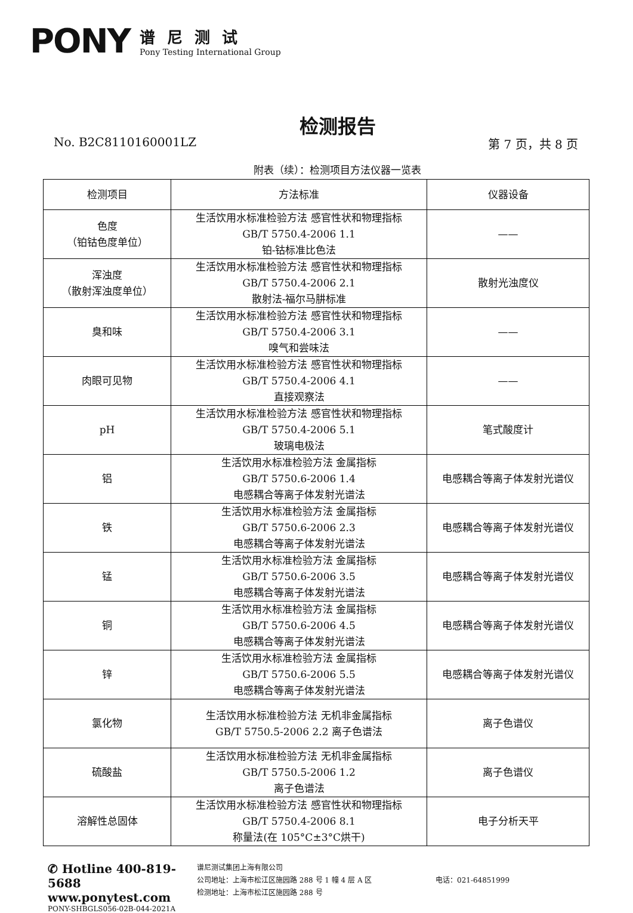PONY
谱尼测试
Pony Testing International Group
检测报告
No. B2C8110160001LZ 第 7 页，共 8 页
附表（续）：检测项目方法仪器一览表
| 检测项目 | 方法标准 | 仪器设备 |
| --- | --- | --- |
| 色度 （铂钴色度单位） | 生活饮用水标准检验方法 感官性状和物理指标 GB/T 5750.4-2006 1.1 铂-钴标准比色法 | —— |
| 浑浊度 （散射浑浊度单位） | 生活饮用水标准检验方法 感官性状和物理指标 GB/T 5750.4-2006 2.1 散射法-福尔马肼标准 | 散射光浊度仪 |
| 臭和味 | 生活饮用水标准检验方法 感官性状和物理指标 GB/T 5750.4-2006 3.1 嗅气和尝味法 | —— |
| 肉眼可见物 | 生活饮用水标准检验方法 感官性状和物理指标 GB/T 5750.4-2006 4.1 直接观察法 | —— |
| pH | 生活饮用水标准检验方法 感官性状和物理指标 GB/T 5750.4-2006 5.1 玻璃电极法 | 笔式酸度计 |
| 铝 | 生活饮用水标准检验方法 金属指标 GB/T 5750.6-2006 1.4 电感耦合等离子体发射光谱法 | 电感耦合等离子体发射光谱仪 |
| 铁 | 生活饮用水标准检验方法 金属指标 GB/T 5750.6-2006 2.3 电感耦合等离子体发射光谱法 | 电感耦合等离子体发射光谱仪 |
| 锰 | 生活饮用水标准检验方法 金属指标 GB/T 5750.6-2006 3.5 电感耦合等离子体发射光谱法 | 电感耦合等离子体发射光谱仪 |
| 铜 | 生活饮用水标准检验方法 金属指标 GB/T 5750.6-2006 4.5 电感耦合等离子体发射光谱法 | 电感耦合等离子体发射光谱仪 |
| 锌 | 生活饮用水标准检验方法 金属指标 GB/T 5750.6-2006 5.5 电感耦合等离子体发射光谱法 | 电感耦合等离子体发射光谱仪 |
| 氯化物 | 生活饮用水标准检验方法 无机非金属指标 GB/T 5750.5-2006 2.2 离子色谱法 | 离子色谱仪 |
| 硫酸盐 | 生活饮用水标准检验方法 无机非金属指标 GB/T 5750.5-2006 1.2 离子色谱法 | 离子色谱仪 |
| 溶解性总固体 | 生活饮用水标准检验方法 感官性状和物理指标 GB/T 5750.4-2006 8.1 称量法(在 105°C±3°C烘干) | 电子分析天平 |
✆ Hotline 400-819-5688
www.ponytest.com
PONY-SHBGLS056-02B-044-2021A
谱尼测试集团上海有限公司
公司地址：上海市松江区施园路 288 号 1 幢 4 层 A 区
检测地址：上海市松江区施园路 288 号
电话：021-64851999